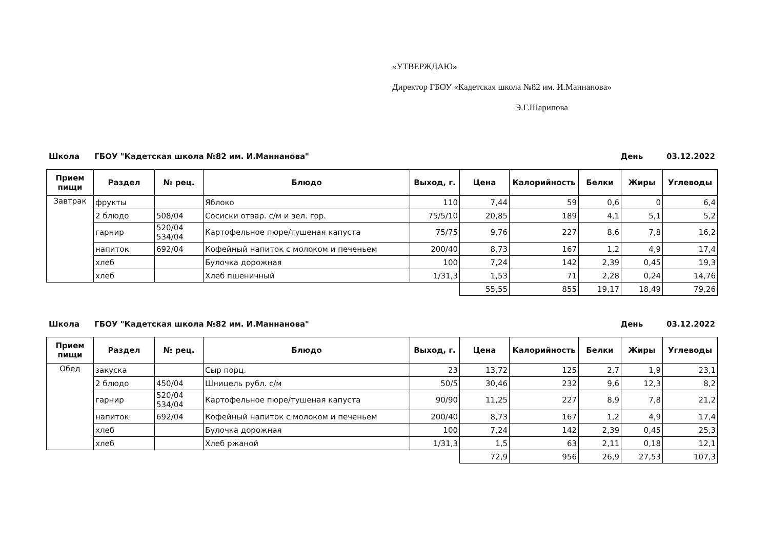«УТВЕРЖДАЮ»
Директор ГБОУ «Кадетская школа №82 им. И.Маннанова»
Э.Г.Шарипова
Школа ГБОУ "Кадетская школа №82 им. И.Маннанова" День 03.12.2022
| Прием пищи | Раздел | № рец. | Блюдо | Выход, г. | Цена | Калорийность | Белки | Жиры | Углеводы |
| --- | --- | --- | --- | --- | --- | --- | --- | --- | --- |
| Завтрак | фрукты | | Яблоко | 110 | 7,44 | 59 | 0,6 | 0 | 6,4 |
| | 2 блюдо | 508/04 | Сосиски отвар. с/м и зел. гор. | 75/5/10 | 20,85 | 189 | 4,1 | 5,1 | 5,2 |
| | гарнир | 520/04 534/04 | Картофельное пюре/тушеная капуста | 75/75 | 9,76 | 227 | 8,6 | 7,8 | 16,2 |
| | напиток | 692/04 | Кофейный напиток с молоком и печеньем | 200/40 | 8,73 | 167 | 1,2 | 4,9 | 17,4 |
| | хлеб | | Булочка дорожная | 100 | 7,24 | 142 | 2,39 | 0,45 | 19,3 |
| | хлеб | | Хлеб пшеничный | 1/31,3 | 1,53 | 71 | 2,28 | 0,24 | 14,76 |
| | | | | | 55,55 | 855 | 19,17 | 18,49 | 79,26 |
Школа ГБОУ "Кадетская школа №82 им. И.Маннанова" День 03.12.2022
| Прием пищи | Раздел | № рец. | Блюдо | Выход, г. | Цена | Калорийность | Белки | Жиры | Углеводы |
| --- | --- | --- | --- | --- | --- | --- | --- | --- | --- |
| Обед | закуска | | Сыр порц. | 23 | 13,72 | 125 | 2,7 | 1,9 | 23,1 |
| | 2 блюдо | 450/04 | Шницель рубл. с/м | 50/5 | 30,46 | 232 | 9,6 | 12,3 | 8,2 |
| | гарнир | 520/04 534/04 | Картофельное пюре/тушеная капуста | 90/90 | 11,25 | 227 | 8,9 | 7,8 | 21,2 |
| | напиток | 692/04 | Кофейный напиток с молоком и печеньем | 200/40 | 8,73 | 167 | 1,2 | 4,9 | 17,4 |
| | хлеб | | Булочка дорожная | 100 | 7,24 | 142 | 2,39 | 0,45 | 25,3 |
| | хлеб | | Хлеб ржаной | 1/31,3 | 1,5 | 63 | 2,11 | 0,18 | 12,1 |
| | | | | | 72,9 | 956 | 26,9 | 27,53 | 107,3 |